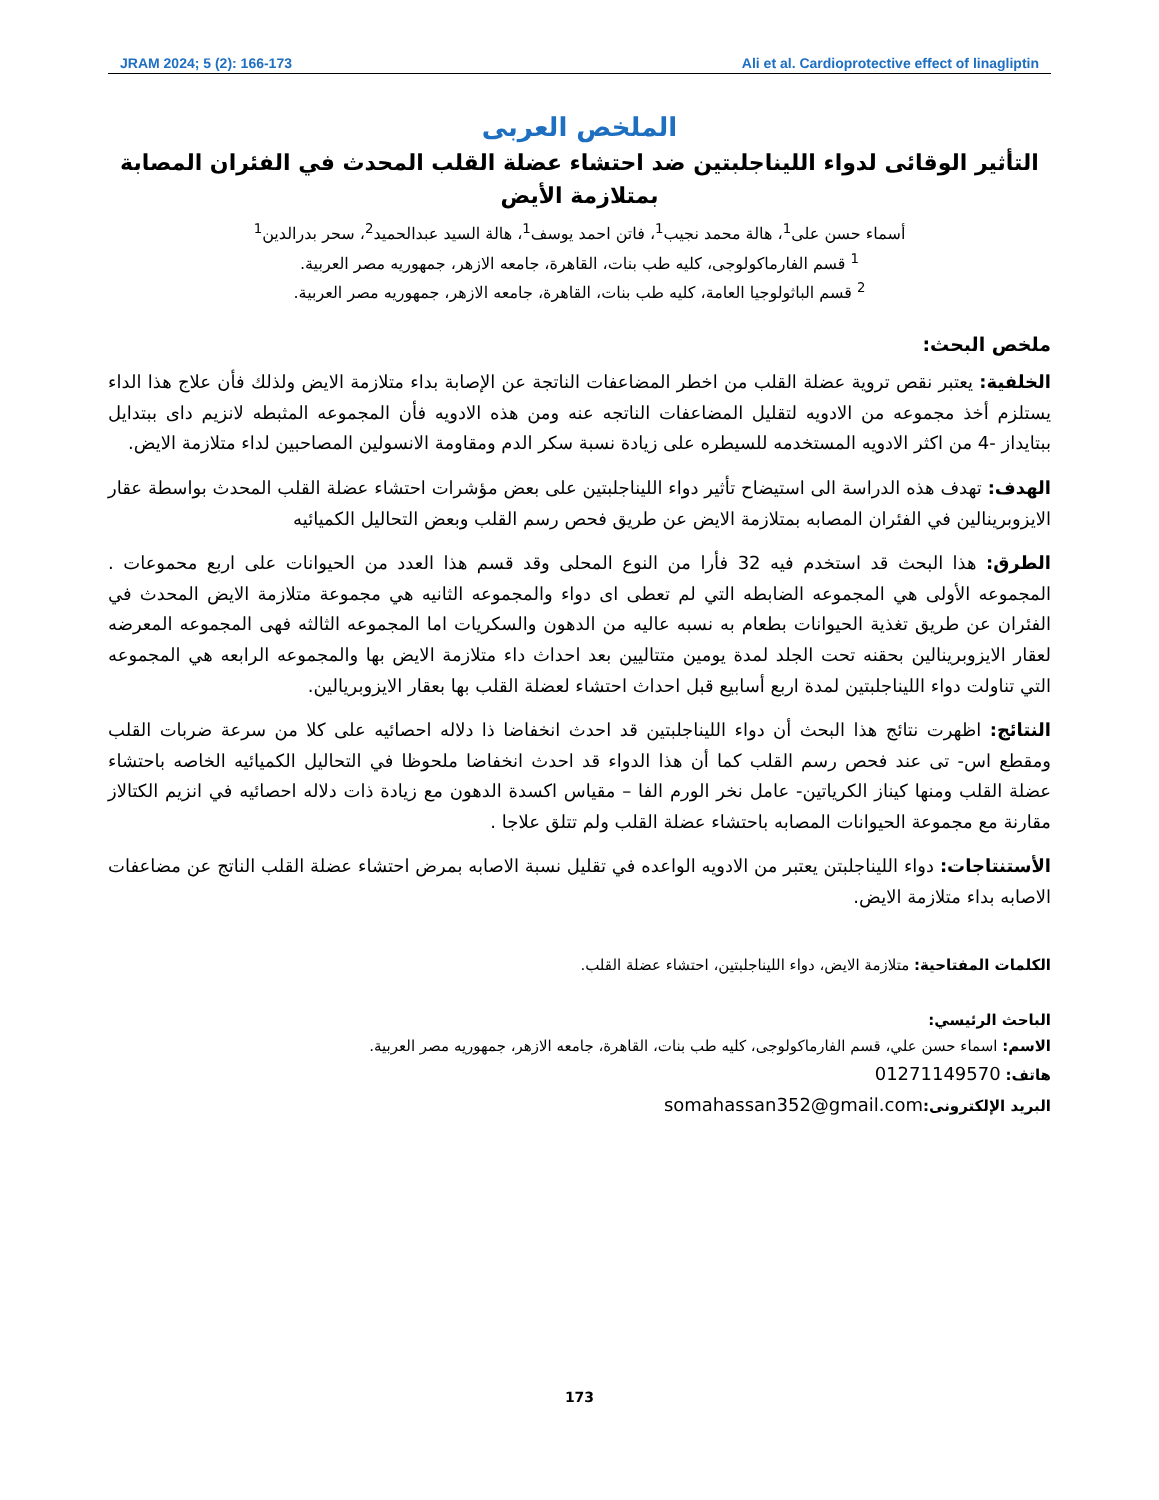JRAM 2024; 5 (2): 166-173 Ali et al. Cardioprotective effect of linagliptin
الملخص العربى
التأثير الوقائى لدواء الليناجلبتين ضد احتشاء عضلة القلب المحدث في الفئران المصابة بمتلازمة الأيض
أسماء حسن على<sup>1</sup>، هالة محمد نجيب<sup>1</sup>، فاتن احمد يوسف<sup>1</sup>، هالة السيد عبدالحميد<sup>2</sup>، سحر بدرالدين<sup>1</sup>
<sup>1</sup> قسم الفارماكولوجى، كليه طب بنات، القاهرة، جامعه الازهر، جمهوريه مصر العربية.
<sup>2</sup> قسم الباثولوجيا العامة، كليه طب بنات، القاهرة، جامعه الازهر، جمهوريه مصر العربية.
ملخص البحث:
الخلفية: يعتبر نقص تروية عضلة القلب من اخطر المضاعفات الناتجة عن الإصابة بداء متلازمة الايض ولذلك فأن علاج هذا الداء يستلزم أخذ مجموعه من الادويه لتقليل المضاعفات الناتجه عنه ومن هذه الادويه فأن المجموعه المثبطه لانزيم داى ببتدايل ببتايداز -4 من اكثر الادويه المستخدمه للسيطره على زيادة نسبة سكر الدم ومقاومة الانسولين المصاحبين لداء متلازمة الايض.
الهدف: تهدف هذه الدراسة الى استيضاح تأثير دواء الليناجلبتين على بعض مؤشرات احتشاء عضلة القلب المحدث بواسطة عقار الايزوبرينالين في الفئران المصابه بمتلازمة الايض عن طريق فحص رسم القلب وبعض التحاليل الكميائيه
الطرق: هذا البحث قد استخدم فيه 32 فأرا من النوع المحلى وقد قسم هذا العدد من الحيوانات على اربع محموعات . المجموعه الأولى هي المجموعه الضابطه التي لم تعطى اى دواء والمجموعه الثانيه هي مجموعة متلازمة الايض المحدث في الفئران عن طريق تغذية الحيوانات بطعام به نسبه عاليه من الدهون والسكريات اما المجموعه الثالثه فهى المجموعه المعرضه لعقار الايزوبرينالين بحقنه تحت الجلد لمدة يومين متتاليين بعد احداث داء متلازمة الايض بها والمجموعه الرابعه هي المجموعه التي تناولت دواء الليناجلبتين لمدة اربع أسابيع قبل احداث احتشاء لعضلة القلب بها بعقار الايزوبريالين.
النتائج: اظهرت نتائج هذا البحث أن دواء الليناجلبتين قد احدث انخفاضا ذا دلاله احصائيه على كلا من سرعة ضربات القلب ومقطع اس- تى عند فحص رسم القلب كما أن هذا الدواء قد احدث انخفاضا ملحوظا في التحاليل الكميائيه الخاصه باحتشاء عضلة القلب ومنها كيناز الكرياتين- عامل نخر الورم الفا – مقياس اكسدة الدهون مع زيادة ذات دلاله احصائيه في انزيم الكتالاز مقارنة مع مجموعة الحيوانات المصابه باحتشاء عضلة القلب ولم تتلق علاجا .
الأستنتاجات: دواء الليناجلبتن يعتبر من الادويه الواعده في تقليل نسبة الاصابه بمرض احتشاء عضلة القلب الناتج عن مضاعفات الاصابه بداء متلازمة الايض.
الكلمات المفتاحية: متلازمة الايض، دواء الليناجلبتين، احتشاء عضلة القلب.
الباحث الرئيسي:
الاسم: اسماء حسن علي، قسم الفارماكولوجى، كليه طب بنات، القاهرة، جامعه الازهر، جمهوريه مصر العربية.
هاتف: 01271149570
البريد الإلكترونى: somahassan352@gmail.com
173